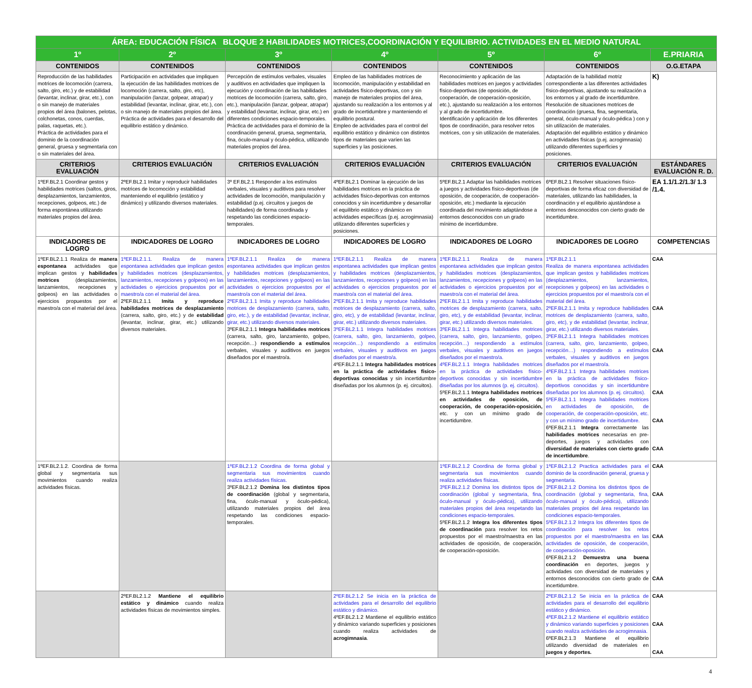| ÁREA: EDUCACIÓN FÍSICA BLOQUE 2 HABILIDADES MOTRICES,COORDINACIÓN Y EQUILIBRIO. ACTIVIDADES EN EL MEDIO NATURAL | | | | | | |
| --- | --- | --- | --- | --- | --- | --- |
| 1º | 2º | 3º | 4º | 5º | 6º | E.PRIARIA |
| CONTENIDOS | CONTENIDOS | CONTENIDOS | CONTENIDOS | CONTENIDOS | CONTENIDOS | O.G.ETAPA |
| Reproducción de las habilidades motrices de locomoción (carrera, salto, giro, etc.) y de estabilidad (levantar, inclinar, girar, etc.), con o sin manejo de materiales propios del área (balones, pelotas, colchonetas, conos, cuerdas, palas, raquetas, etc.). Práctica de actividades para el dominio de la coordinación general, gruesa y segmentaria con o sin materiales del área. | Participación en actividades que impliquen la ejecución de las habilidades motrices de locomoción (carrera, salto, giro, etc), manipulación (lanzar, golpear, atrapar) y estabilidad (levantar, inclinar, girar, etc.), con o sin manejo de materiales propios del área. Práctica de actividades para el desarrollo del equilibrio estático y dinámico. | Percepción de estímulos verbales, visuales y auditivos en actividades que impliquen la ejecución y coordinación de las habilidades motrices de locomoción (carrera, salto, giro, etc.), manipulación (lanzar, golpear, atrapar) y estabilidad (levantar, inclinar, girar, etc.) en diferentes condiciones espacio-temporales. Práctica de actividades para el dominio de la coordinación general, gruesa, segmentaria, fina, óculo-manual y óculo-pédica, utilizando materiales propios del área. | Empleo de las habilidades motrices de locomoción, manipulación y estabilidad en actividades físico-deportivas, con y sin manejo de materiales propios del área, ajustando su realización a los entornos y al grado de incertidumbre y manteniendo el equilibrio postural. Empleo de actividades para el control del equilibrio estático y dinámico con distintos tipos de materiales que varíen las superficies y las posiciones. | Reconocimiento y aplicación de las habilidades motrices en juegos y actividades físico-deportivas (de oposición, de cooperación, de cooperación-oposición, etc.), ajustando su realización a los entornos y al grado de incertidumbre. Identificación y aplicación de los diferentes tipos de coordinación, para resolver retos motrices, con y sin utilización de materiales. | Adaptación de la habilidad motriz correspondiente a las diferentes actividades físico-deportivas, ajustando su realización a los entornos y al grado de incertidumbre. Resolución de situaciones motrices de coordinación (gruesa, fina, segmentaria, general, óculo-manual y óculo-pédica ) con y sin utilización de materiales. Adaptación del equilibrio estático y dinámico en actividades físicas (p.ej. acrogimnasia) utilizando diferentes superficies y posiciones. | K) |
| CRITERIOS EVALUACIÓN | CRITERIOS EVALUACIÓN | CRITERIOS EVALUACIÓN | CRITERIOS EVALUACIÓN | CRITERIOS EVALUACIÓN | CRITERIOS EVALUACIÓN | ESTÁNDARES EVALUACIÓN R. D. |
| 1ºEF.BL2.1 Coordinar gestos y habilidades motrices (saltos, giros, desplazamientos, lanzamientos, recepciones, golpeos, etc.) de forma espontánea utilizando materiales propios del área. | 2ºEF.BL2.1 Imitar y reproducir habilidades motrices de locomoción y estabilidad manteniendo el equilibrio (estático y dinámico) y utilizando diversos materiales. | 3º EF.BL2.1 Responder a los estímulos verbales, visuales y auditivos para resolver actividades de locomoción, manipulación y estabilidad (p.ej. circuitos y juegos de habilidades) de forma coordinada y respetando las condiciones espacio-temporales. | 4ºEF.BL2.1 Dominar la ejecución de las habilidades motrices en la práctica de actividades físico-deportivas con entornos conocidos y sin incertidumbre y desarrollar el equilibrio estático y dinámico en actividades específicas (p.ej. acrogimnasia) utilizando diferentes superficies y posiciones. | 5ºEF.BL2.1 Adaptar las habilidades motrices a juegos y actividades físico-deportivas (de oposición, de cooperación, de cooperación-oposición, etc.) mediante la ejecución coordinada del movimiento adaptándose a entornos desconocidos con un grado mínimo de incertidumbre. | 6ºEF.BL2.1 Resolver situaciones físico-deportivas de forma eficaz con diversidad de materiales, utilizando las habilidades, la coordinación y el equilibrio ajustándose a entornos desconocidos con cierto grado de incertidumbre. | EA 1.1/1.2/1.3/ 1.3 /1.4. |
| INDICADORES DE LOGRO | INDICADORES DE LOGRO | INDICADORES DE LOGRO | INDICADORES DE LOGRO | INDICADORES DE LOGRO | INDICADORES DE LOGRO | COMPETENCIAS |
| 1ºEF.BL2.1.1 Realiza de manera espontanea actividades que implican gestos y habilidades motrices (desplazamientos, lanzamientos, recepciones y golpeos) en las actividades o ejercicios propuestos por el maestro/a con el material del área. | 1ºEF.BL2.1.1. Realiza de manera espontanea actividades que implican gestos y habilidades motrices (desplazamientos, lanzamientos, recepciones y golpeos) en las actividades o ejercicios propuestos por el maestro/a con el material del área. 2ºEF.BL2.1.1 Imita y reproduce habilidades motrices de desplazamiento (carrera, salto, giro, etc.) y de estabilidad (levantar, inclinar, girar, etc.) utilizando diversos materiales. | 1ºEF.BL2.1.1 Realiza de manera espontanea actividades que implican gestos y habilidades motrices (desplazamientos, lanzamientos, recepciones y golpeos) en las actividades o ejercicios propuestos por el maestro/a con el material del área. 2ºEF.BL2.1.1 Imita y reproduce habilidades motrices de desplazamiento (carrera, salto, giro, etc.), y de estabilidad (levantar, inclinar, girar, etc.) utilizando diversos materiales. 3ºEF.BL2.1.1 Integra habilidades motrices (carrera, salto, giro, lanzamiento, golpeo, recepción…) respondiendo a estímulos verbales, visuales y auditivos en juegos diseñados por el maestro/a. | 1ºEF.BL2.1.1 Realiza de manera espontanea actividades que implican gestos y habilidades motrices (desplazamientos, lanzamientos, recepciones y golpeos) en las actividades o ejercicios propuestos por el maestro/a con el material del área. 2ºEF.BL2.1.1 Imita y reproduce habilidades motrices de desplazamiento (carrera, salto, giro, etc), y de estabilidad (levantar, inclinar, girar, etc.) utilizando diversos materiales. 3ºEF.BL2.1.1 Integra habilidades motrices (carrera, salto, giro, lanzamiento, golpeo, recepción…) respondiendo a estímulos verbales, visuales y auditivos en juegos diseñados por el maestro/a. 4ºEF.BL2.1.1 Integra habilidades motrices en la práctica de actividades físico-deportivas conocidas y sin incertidumbre diseñadas por los alumnos (p. ej. circuitos). | 1ºEF.BL2.1.1 Realiza de manera espontanea actividades que implican gestos y habilidades motrices (desplazamientos, lanzamientos, recepciones y golpeos) en las actividades o ejercicios propuestos por el maestro/a con el material del área. 2ºEF.BL2.1.1 Imita y reproduce habilidades motrices de desplazamiento (carrera, salto, giro, etc), y de estabilidad (levantar, inclinar, girar, etc.) utilizando diversos materiales. 3ºEF.BL2.1.1 Integra habilidades motrices (carrera, salto, giro, lanzamiento, golpeo, recepción…) respondiendo a estímulos verbales, visuales y auditivos en juegos diseñados por el maestro/a. 4ºEF.BL2.1.1 Integra habilidades motrices en la práctica de actividades físico-deportivos conocidas y sin incertidumbre diseñadas por los alumnos (p. ej. circuitos). 5ºEF.BL2.1.1 Integra habilidades motrices en actividades de oposición, de cooperación, de cooperación-oposición, etc. y con un mínimo grado de incertidumbre. | 1ºEF.BL2.1.1 Realiza de manera espontanea actividades que implican gestos y habilidades motrices (desplazamientos, lanzamientos, recepciones y golpeos) en las actividades o ejercicios propuestos por el maestro/a con el material del área. 2ºEF.BL2.1.1 Imita y reproduce habilidades motrices de desplazamiento (carrera, salto, giro, etc), y de estabilidad (levantar, inclinar, girar, etc.) utilizando diversos materiales. 3ºEF.BL2.1.1 Integra habilidades motrices (carrera, salto, giro, lanzamiento, golpeo, recepción…) respondiendo a estímulos verbales, visuales y auditivos en juegos diseñados por el maestro/a. 4ºEF.BL2.1.1 Integra habilidades motrices en la práctica de actividades físico-deportivos conocidas y sin incertidumbre diseñadas por los alumnos (p. ej. circuitos). 5ºEF.BL2.1.1 Integra habilidades motrices en actividades de oposición, de cooperación, de cooperación-oposición, etc. y con un mínimo grado de incertidumbre. 6ºEF.BL2.1.1 Integra correctamente las habilidades motrices necesarias en pre-deportes, juegos y actividades con diversidad de materiales con cierto grado de incertidumbre . | CAA CAA CAA CAA CAA CAA |
| 1ºEF.BL2.1.2. Coordina de forma global y segmentaria sus movimientos cuando realiza actividades físicas. | | 1ºEF.BL2.1.2 Coordina de forma global y segmentaria sus movimientos cuando realiza actividades físicas. 3ºEF.BL2.1.2 Domina los distintos tipos de coordinación (global y segmentaria, fina, óculo-manual y óculo-pédica), utilizando materiales propios del área respetando las condiciones espacio-temporales. | | 1ºEF.BL2.1.2 Coordina de forma global y segmentaria sus movimientos cuando realiza actividades físicas. 3ºEF.BL2.1.2 Domina los distintos tipos de coordinación (global y segmentaria, fina, óculo-manual y óculo-pédica), utilizando materiales propios del área respetando las condiciones espacio-temporales. 5ºEF.BL2.1.2 Integra los diferentes tipos de coordinación para resolver los retos propuestos por el maestro/maestra en las actividades de oposición, de cooperación, de cooperación-oposición. | 1ºEF.BL2.1.2 Practica actividades para el dominio de la coordinación general, gruesa y segmentaria. 3ºEF.BL2.1.2 Domina los distintos tipos de coordinación (global y segmentaria, fina, óculo-manual y óculo-pédica), utilizando materiales propios del área respetando las condiciones espacio-temporales. 5ºEF.BL2.1.2 Integra los diferentes tipos de coordinación para resolver los retos propuestos por el maestro/maestra en las actividades de oposición, de cooperación, de cooperación-oposición. 6ºEF.BL2.1.2 Demuestra una buena coordinación en deportes, juegos y actividades con diversidad de materiales y entornos desconocidos con cierto grado de incertidumbre. | CAA CAA CAA CAA |
| | 2ºEF.BL2.1.2 Mantiene el equilibrio estático y dinámico cuando realiza actividades físicas de movimientos simples. | | 2ºEF.BL2.1.2 Se inicia en la práctica de actividades para el desarrollo del equilibrio estático y dinámico. 4ºEF.BL2.1.2 Mantiene el equilibrio estático y dinámico variando superficies y posiciones cuando realiza actividades de acrogimnasia . | | 2ºEF.BL2.1.2 Se inicia en la práctica de actividades para el desarrollo del equilibrio estático y dinámico. 4ºEF.BL2.1.2 Mantiene el equilibrio estático y dinámico variando superficies y posiciones cuando realiza actividades de acrogimnasia. 6ºEF.BL2.1.3 Mantiene el equilibrio utilizando diversidad de materiales en juegos y deportes. | CAA CAA CAA |
4